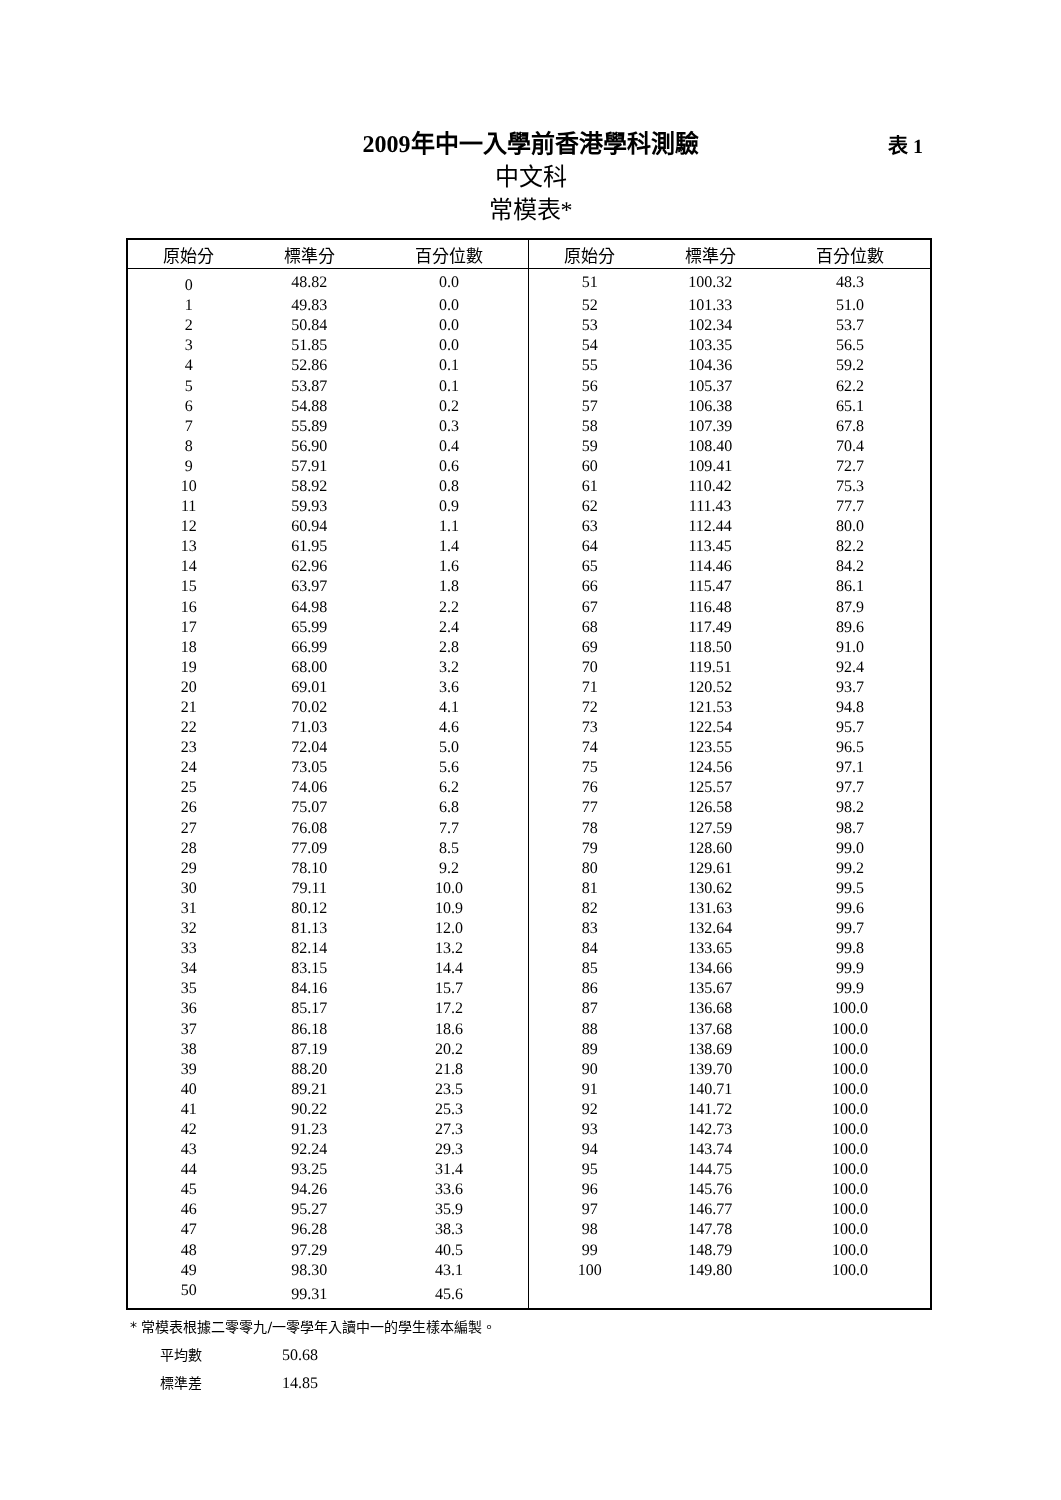2009年中一入學前香港學科測驗
中文科
常模表*
表 1
| 原始分 | 標準分 | 百分位數 | 原始分 | 標準分 | 百分位數 |
| --- | --- | --- | --- | --- | --- |
| 0 | 48.82 | 0.0 | 51 | 100.32 | 48.3 |
| 1 | 49.83 | 0.0 | 52 | 101.33 | 51.0 |
| 2 | 50.84 | 0.0 | 53 | 102.34 | 53.7 |
| 3 | 51.85 | 0.0 | 54 | 103.35 | 56.5 |
| 4 | 52.86 | 0.1 | 55 | 104.36 | 59.2 |
| 5 | 53.87 | 0.1 | 56 | 105.37 | 62.2 |
| 6 | 54.88 | 0.2 | 57 | 106.38 | 65.1 |
| 7 | 55.89 | 0.3 | 58 | 107.39 | 67.8 |
| 8 | 56.90 | 0.4 | 59 | 108.40 | 70.4 |
| 9 | 57.91 | 0.6 | 60 | 109.41 | 72.7 |
| 10 | 58.92 | 0.8 | 61 | 110.42 | 75.3 |
| 11 | 59.93 | 0.9 | 62 | 111.43 | 77.7 |
| 12 | 60.94 | 1.1 | 63 | 112.44 | 80.0 |
| 13 | 61.95 | 1.4 | 64 | 113.45 | 82.2 |
| 14 | 62.96 | 1.6 | 65 | 114.46 | 84.2 |
| 15 | 63.97 | 1.8 | 66 | 115.47 | 86.1 |
| 16 | 64.98 | 2.2 | 67 | 116.48 | 87.9 |
| 17 | 65.99 | 2.4 | 68 | 117.49 | 89.6 |
| 18 | 66.99 | 2.8 | 69 | 118.50 | 91.0 |
| 19 | 68.00 | 3.2 | 70 | 119.51 | 92.4 |
| 20 | 69.01 | 3.6 | 71 | 120.52 | 93.7 |
| 21 | 70.02 | 4.1 | 72 | 121.53 | 94.8 |
| 22 | 71.03 | 4.6 | 73 | 122.54 | 95.7 |
| 23 | 72.04 | 5.0 | 74 | 123.55 | 96.5 |
| 24 | 73.05 | 5.6 | 75 | 124.56 | 97.1 |
| 25 | 74.06 | 6.2 | 76 | 125.57 | 97.7 |
| 26 | 75.07 | 6.8 | 77 | 126.58 | 98.2 |
| 27 | 76.08 | 7.7 | 78 | 127.59 | 98.7 |
| 28 | 77.09 | 8.5 | 79 | 128.60 | 99.0 |
| 29 | 78.10 | 9.2 | 80 | 129.61 | 99.2 |
| 30 | 79.11 | 10.0 | 81 | 130.62 | 99.5 |
| 31 | 80.12 | 10.9 | 82 | 131.63 | 99.6 |
| 32 | 81.13 | 12.0 | 83 | 132.64 | 99.7 |
| 33 | 82.14 | 13.2 | 84 | 133.65 | 99.8 |
| 34 | 83.15 | 14.4 | 85 | 134.66 | 99.9 |
| 35 | 84.16 | 15.7 | 86 | 135.67 | 99.9 |
| 36 | 85.17 | 17.2 | 87 | 136.68 | 100.0 |
| 37 | 86.18 | 18.6 | 88 | 137.68 | 100.0 |
| 38 | 87.19 | 20.2 | 89 | 138.69 | 100.0 |
| 39 | 88.20 | 21.8 | 90 | 139.70 | 100.0 |
| 40 | 89.21 | 23.5 | 91 | 140.71 | 100.0 |
| 41 | 90.22 | 25.3 | 92 | 141.72 | 100.0 |
| 42 | 91.23 | 27.3 | 93 | 142.73 | 100.0 |
| 43 | 92.24 | 29.3 | 94 | 143.74 | 100.0 |
| 44 | 93.25 | 31.4 | 95 | 144.75 | 100.0 |
| 45 | 94.26 | 33.6 | 96 | 145.76 | 100.0 |
| 46 | 95.27 | 35.9 | 97 | 146.77 | 100.0 |
| 47 | 96.28 | 38.3 | 98 | 147.78 | 100.0 |
| 48 | 97.29 | 40.5 | 99 | 148.79 | 100.0 |
| 49 | 98.30 | 43.1 | 100 | 149.80 | 100.0 |
| 50 | 99.31 | 45.6 | | | |
* 常模表根據二零零九/一零學年入讀中一的學生樣本編製。
平均數 50.68
標準差 14.85